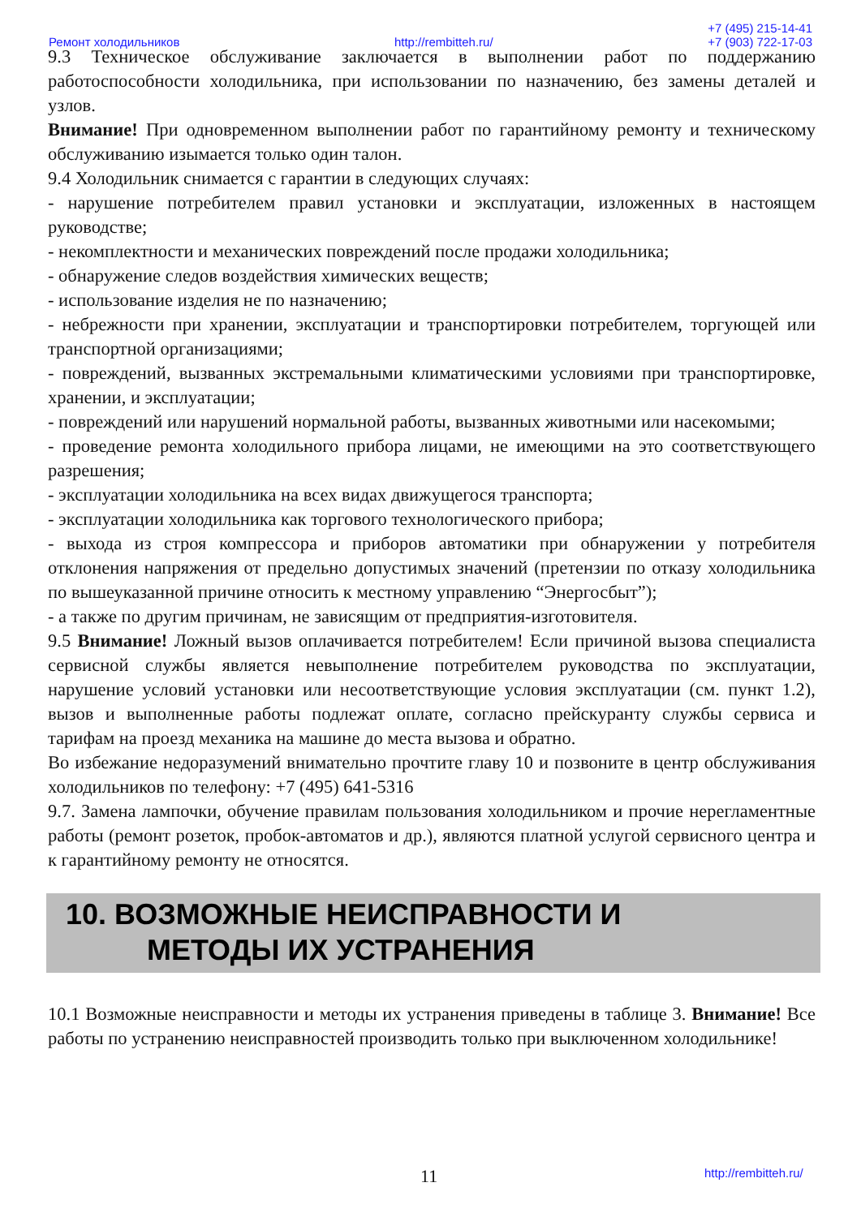Ремонт холодильников http://rembitteh.ru/ +7 (495) 215-14-41
+7 (903) 722-17-03
9.3 Техническое обслуживание заключается в выполнении работ по поддержанию работоспособности холодильника, при использовании по назначению, без замены деталей и узлов.
Внимание! При одновременном выполнении работ по гарантийному ремонту и техническому обслуживанию изымается только один талон.
9.4 Холодильник снимается с гарантии в следующих случаях:
- нарушение потребителем правил установки и эксплуатации, изложенных в настоящем руководстве;
- некомплектности и механических повреждений после продажи холодильника;
- обнаружение следов воздействия химических веществ;
- использование изделия не по назначению;
- небрежности при хранении, эксплуатации и транспортировки потребителем, торгующей или транспортной организациями;
- повреждений, вызванных экстремальными климатическими условиями при транспортировке, хранении, и эксплуатации;
- повреждений или нарушений нормальной работы, вызванных животными или насекомыми;
- проведение ремонта холодильного прибора лицами, не имеющими на это соответствующего разрешения;
- эксплуатации холодильника на всех видах движущегося транспорта;
- эксплуатации холодильника как торгового технологического прибора;
- выхода из строя компрессора и приборов автоматики при обнаружении у потребителя отклонения напряжения от предельно допустимых значений (претензии по отказу холодильника по вышеуказанной причине относить к местному управлению “Энергосбыт”);
- а также по другим причинам, не зависящим от предприятия-изготовителя.
9.5 Внимание! Ложный вызов оплачивается потребителем! Если причиной вызова специалиста сервисной службы является невыполнение потребителем руководства по эксплуатации, нарушение условий установки или несоответствующие условия эксплуатации (см. пункт 1.2), вызов и выполненные работы подлежат оплате, согласно прейскуранту службы сервиса и тарифам на проезд механика на машине до места вызова и обратно.
Во избежание недоразумений внимательно прочтите главу 10 и позвоните в центр обслуживания холодильников по телефону: +7 (495) 641-5316
9.7. Замена лампочки, обучение правилам пользования холодильником и прочие нерегламентные работы (ремонт розеток, пробок-автоматов и др.), являются платной услугой сервисного центра и к гарантийному ремонту не относятся.
10. ВОЗМОЖНЫЕ НЕИСПРАВНОСТИ И
МЕТОДЫ ИХ УСТРАНЕНИЯ
10.1 Возможные неисправности и методы их устранения приведены в таблице 3. Внимание! Все работы по устранению неисправностей производить только при выключенном холодильнике!
11 http://rembitteh.ru/